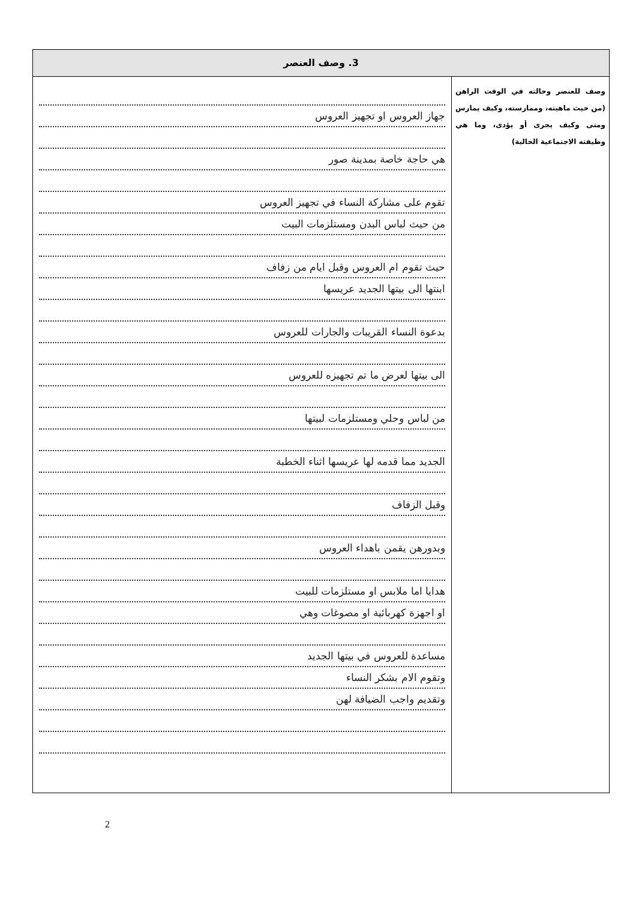3. وصف العنصر
وصف للعنصر وحالته في الوقت الراهن (من حيث ماهيته، وممارسته، وكيف يمارس ومتى وكيف يجرى أو يؤدى، وما هي وظيفته الاجتماعية الحالية)
جهاز العروس او تجهيز العروس
هي حاجة خاصة بمدينة صور
تقوم على مشاركة النساء في تجهيز العروس
من حيث لباس البدن ومستلزمات البيت
حيث تقوم ام العروس وقبل ايام من زفاف
ابنتها الى بيتها الجديد عريسها
بدعوة النساء القريبات والجارات للعروس
الى بيتها لعرض ما تم تجهيزه للعروس
من لباس وحلي ومستلزمات لبيتها
الجديد مما قدمه لها عريسها اثناء الخطبة
وقبل الزفاف
وبدورهن يقمن باهداء العروس
هدايا اما ملابس او مستلزمات للبيت
او اجهزة كهربائية او مصوغات وهي
مساعدة للعروس في بيتها الجديد
وتقوم الام بشكر النساء
وتقديم واجب الضيافة لهن
2